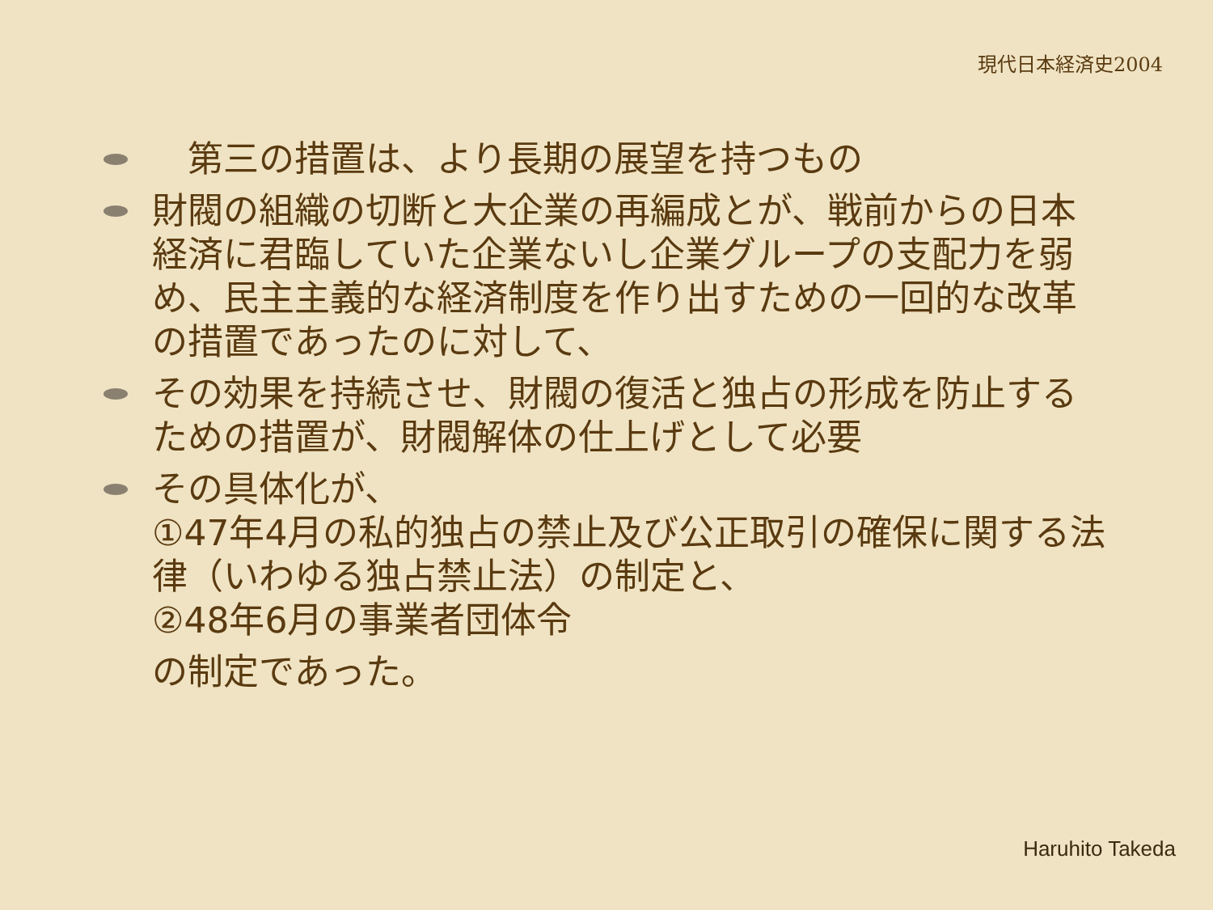現代日本経済史2004
　第三の措置は、より長期の展望を持つもの
財閥の組織の切断と大企業の再編成とが、戦前からの日本経済に君臨していた企業ないし企業グループの支配力を弱め、民主主義的な経済制度を作り出すための一回的な改革の措置であったのに対して、
その効果を持続させ、財閥の復活と独占の形成を防止するための措置が、財閥解体の仕上げとして必要
その具体化が、
①47年4月の私的独占の禁止及び公正取引の確保に関する法律（いわゆる独占禁止法）の制定と、
②48年6月の事業者団体令
の制定であった。
Haruhito Takeda